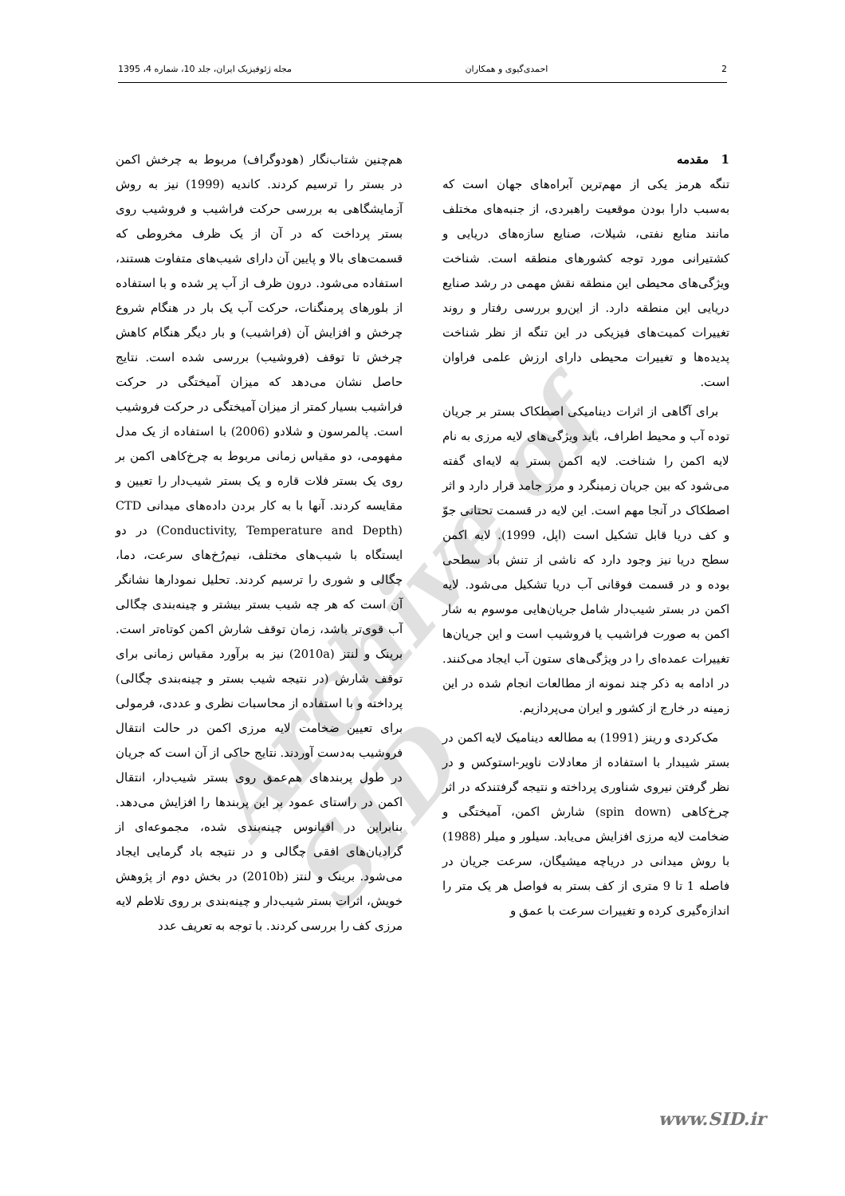2 احمدی‌گیوی و همکاران مجله ژئوفیزیک ایران، جلد 10، شماره 4، 1395
1 مقدمه
تنگه هرمز یکی از مهم‌ترین آبراه‌های جهان است که به‌سبب دارا بودن موقعیت راهبردی، از جنبه‌های مختلف مانند منابع نفتی، شیلات، صنایع سازه‌های دریایی و کشتیرانی مورد توجه کشورهای منطقه است. شناخت ویژگی‌های محیطی این منطقه نقش مهمی در رشد صنایع دریایی این منطقه دارد. از این‌رو بررسی رفتار و روند تغییرات کمیت‌های فیزیکی در این تنگه از نظر شناخت پدیده‌ها و تغییرات محیطی دارای ارزش علمی فراوان است.
برای آگاهی از اثرات دینامیکی اصطکاک بستر بر جریان توده آب و محیط اطراف، باید ویژگی‌های لایه مرزی به نام لایه اکمن را شناخت. لایه اکمن بستر به لایه‌ای گفته می‌شود که بین جریان زمینگرد و مرز جامد قرار دارد و اثر اصطکاک در آنجا مهم است. این لایه در قسمت تحتانی جوّ و کف دریا قابل تشکیل است (اپل، 1999). لایه اکمن سطح دریا نیز وجود دارد که ناشی از تنش باد سطحی بوده و در قسمت فوقانی آب دریا تشکیل می‌شود. لایه اکمن در بستر شیب‌دار شامل جریان‌هایی موسوم به شار اکمن به صورت فراشیب یا فروشیب است و این جریان‌ها تغییرات عمده‌ای را در ویژگی‌های ستون آب ایجاد می‌کنند. در ادامه به ذکر چند نمونه از مطالعات انجام شده در این زمینه در خارج از کشور و ایران می‌پردازیم.
مک‌کردی و رینز (1991) به مطالعه دینامیک لایه اکمن در بستر شیبدار با استفاده از معادلات ناویر-استوکس و در نظر گرفتن نیروی شناوری پرداخته و نتیجه گرفتندکه در اثر چرخ‌کاهی (spin down) شارش اکمن، آمیختگی و ضخامت لایه مرزی افزایش می‌یابد. سیلور و میلر (1988) با روش میدانی در دریاچه میشیگان، سرعت جریان در فاصله 1 تا 9 متری از کف بستر به فواصل هر یک متر را اندازه‌گیری کرده و تغییرات سرعت با عمق و
هم‌چنین شتاب‌نگار (هودوگراف) مربوط به چرخش اکمن در بستر را ترسیم کردند. کاندیه (1999) نیز به روش آزمایشگاهی به بررسی حرکت فراشیب و فروشیب روی بستر پرداخت که در آن از یک ظرف مخروطی که قسمت‌های بالا و پایین آن دارای شیب‌های متفاوت هستند، استفاده می‌شود. درون ظرف از آب پر شده و با استفاده از بلورهای پرمنگنات، حرکت آب یک بار در هنگام شروع چرخش و افزایش آن (فراشیب) و بار دیگر هنگام کاهش چرخش تا توقف (فروشیب) بررسی شده است. نتایج حاصل نشان می‌دهد که میزان آمیختگی در حرکت فراشیب بسیار کمتر از میزان آمیختگی در حرکت فروشیب است. پالمرسون و شلادو (2006) با استفاده از یک مدل مفهومی، دو مقیاس زمانی مربوط به چرخ‌کاهی اکمن بر روی یک بستر فلات قاره و یک بستر شیب‌دار را تعیین و مقایسه کردند. آنها با به کار بردن داده‌های میدانی CTD (Conductivity, Temperature and Depth) در دو ایستگاه با شیب‌های مختلف، نیم‌رُخ‌های سرعت، دما، چگالی و شوری را ترسیم کردند. تحلیل نمودارها نشانگر آن است که هر چه شیب بستر بیشتر و چینه‌بندی چگالی آب قوی‌تر باشد، زمان توقف شارش اکمن کوتاه‌تر است. برینک و لنتز (2010a) نیز به برآورد مقیاس زمانی برای توقف شارش (در نتیجه شیب بستر و چینه‌بندی چگالی) پرداخته و با استفاده از محاسبات نظری و عددی، فرمولی برای تعیین ضخامت لایه مرزی اکمن در حالت انتقال فروشیب به‌دست آوردند. نتایج حاکی از آن است که جریان در طول پربندهای هم‌عمق روی بستر شیب‌دار، انتقال اکمن در راستای عمود بر این پربندها را افزایش می‌دهد. بنابراین در اقیانوس چینه‌بندی شده، مجموعه‌ای از گرادیان‌های افقی چگالی و در نتیجه باد گرمایی ایجاد می‌شود. برینک و لنتز (2010b) در بخش دوم از پژوهش خویش، اثرات بستر شیب‌دار و چینه‌بندی بر روی تلاطم لایه مرزی کف را بررسی کردند. با توجه به تعریف عدد
Archive of SID
www.SID.ir